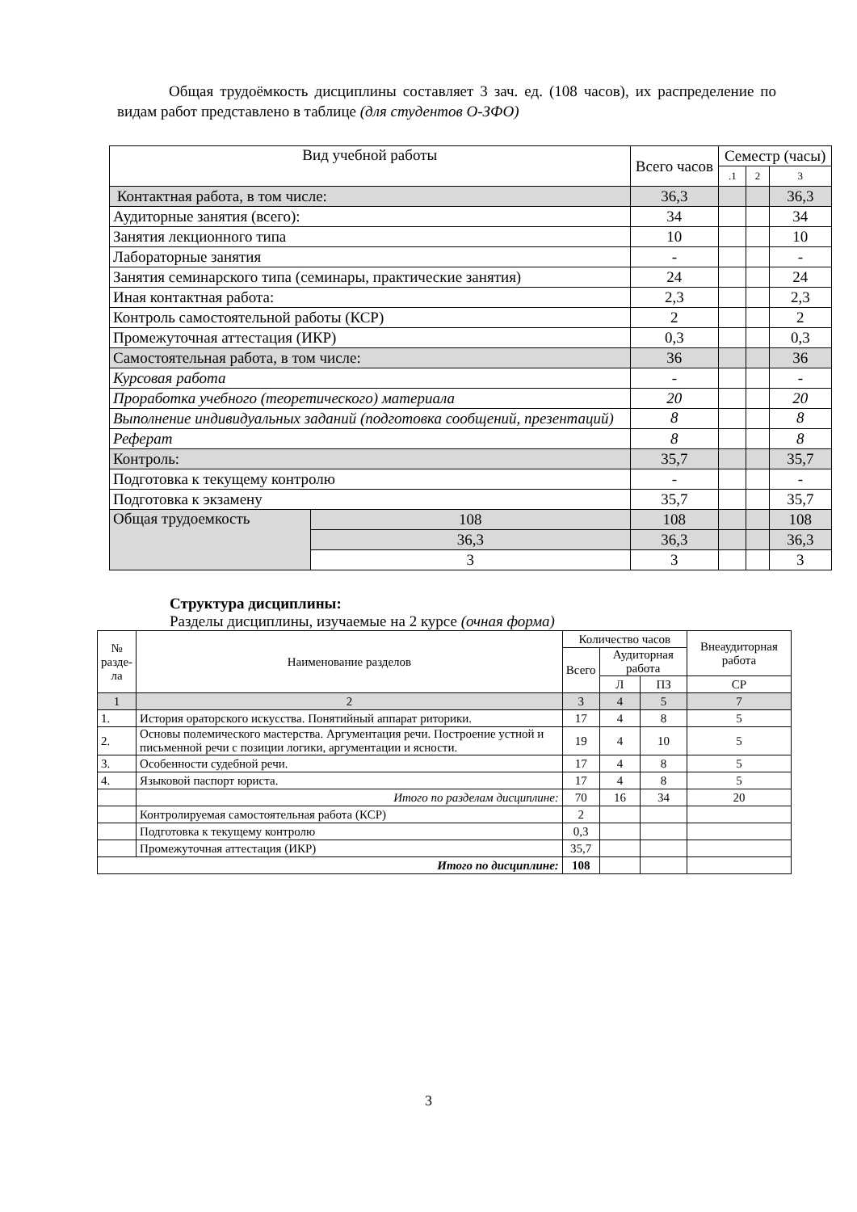Общая трудоёмкость дисциплины составляет 3 зач. ед. (108 часов), их распределение по видам работ представлено в таблице (для студентов О-ЗФО)
| Вид учебной работы | | Всего часов | Семестр (часы) | | |
| --- | --- | --- | --- | --- | --- |
| | | | .1 | 2 | 3 |
| Контактная работа, в том числе: | | 36,3 | | | 36,3 |
| Аудиторные занятия (всего): | | 34 | | | 34 |
| Занятия лекционного типа | | 10 | | | 10 |
| Лабораторные занятия | | - | | | - |
| Занятия семинарского типа (семинары, практические занятия) | | 24 | | | 24 |
| Иная контактная работа: | | 2,3 | | | 2,3 |
| Контроль самостоятельной работы (КСР) | | 2 | | | 2 |
| Промежуточная аттестация (ИКР) | | 0,3 | | | 0,3 |
| Самостоятельная работа, в том числе: | | 36 | | | 36 |
| Курсовая работа | | - | | | - |
| Проработка учебного (теоретического) материала | | 20 | | | 20 |
| Выполнение индивидуальных заданий (подготовка сообщений, презентаций) | | 8 | | | 8 |
| Реферат | | 8 | | | 8 |
| Контроль: | | 35,7 | | | 35,7 |
| Подготовка к текущему контролю | | - | | | - |
| Подготовка к экзамену | | 35,7 | | | 35,7 |
| Общая трудоемкость | 108 | 108 | | | 108 |
| | 36,3 | 36,3 | | | 36,3 |
| | 3 | 3 | | | 3 |
Структура дисциплины:
Разделы дисциплины, изучаемые на 2 курсе (очная форма)
| № разде- ла | Наименование разделов | Количество часов | | | Внеаудиторная работа |
| --- | --- | --- | --- | --- | --- |
| | | Всего | Аудиторная работа | | |
| | | | Л | ПЗ | СР |
| 1 | 2 | 3 | 4 | 5 | 7 |
| 1. | История ораторского искусства. Понятийный аппарат риторики. | 17 | 4 | 8 | 5 |
| 2. | Основы полемического мастерства. Аргументация речи. Построение устной и письменной речи с позиции логики, аргументации и ясности. | 19 | 4 | 10 | 5 |
| 3. | Особенности судебной речи. | 17 | 4 | 8 | 5 |
| 4. | Языковой паспорт юриста. | 17 | 4 | 8 | 5 |
| | Итого по разделам дисциплине: | 70 | 16 | 34 | 20 |
| | Контролируемая самостоятельная работа (КСР) | 2 | | | |
| | Подготовка к текущему контролю | 0,3 | | | |
| | Промежуточная аттестация (ИКР) | 35,7 | | | |
| Итого по дисциплине: | | 108 | | | |
3